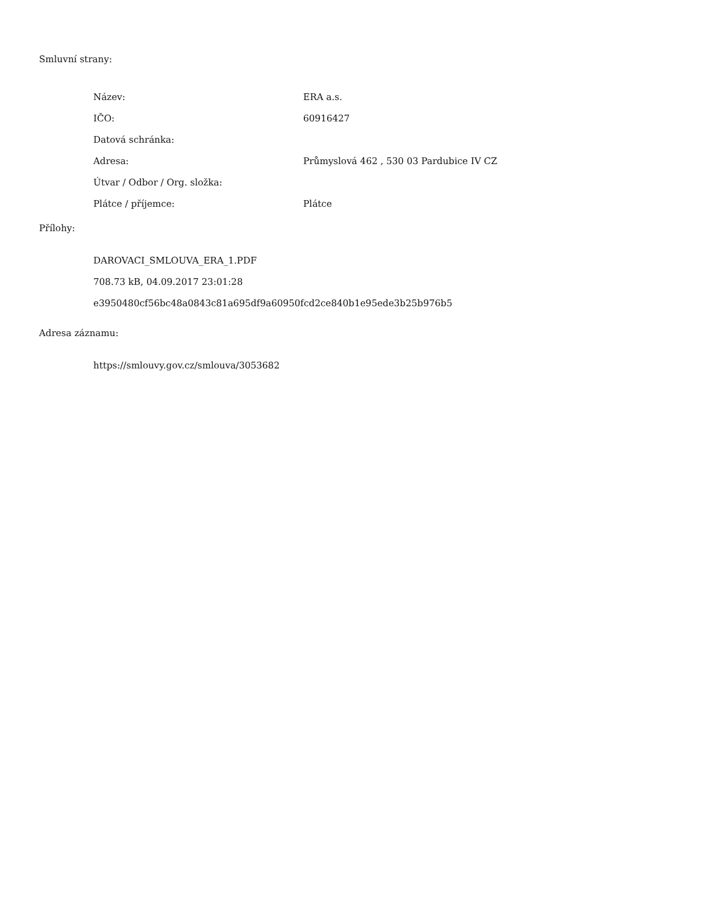Smluvní strany:
| Název: | ERA a.s. |
| IČO: | 60916427 |
| Datová schránka: | |
| Adresa: | Průmyslová 462 , 530 03 Pardubice IV CZ |
| Útvar / Odbor / Org. složka: | |
| Plátce / příjemce: | Plátce |
Přílohy:
DAROVACI_SMLOUVA_ERA_1.PDF
708.73 kB, 04.09.2017 23:01:28
e3950480cf56bc48a0843c81a695df9a60950fcd2ce840b1e95ede3b25b976b5
Adresa záznamu:
https://smlouvy.gov.cz/smlouva/3053682